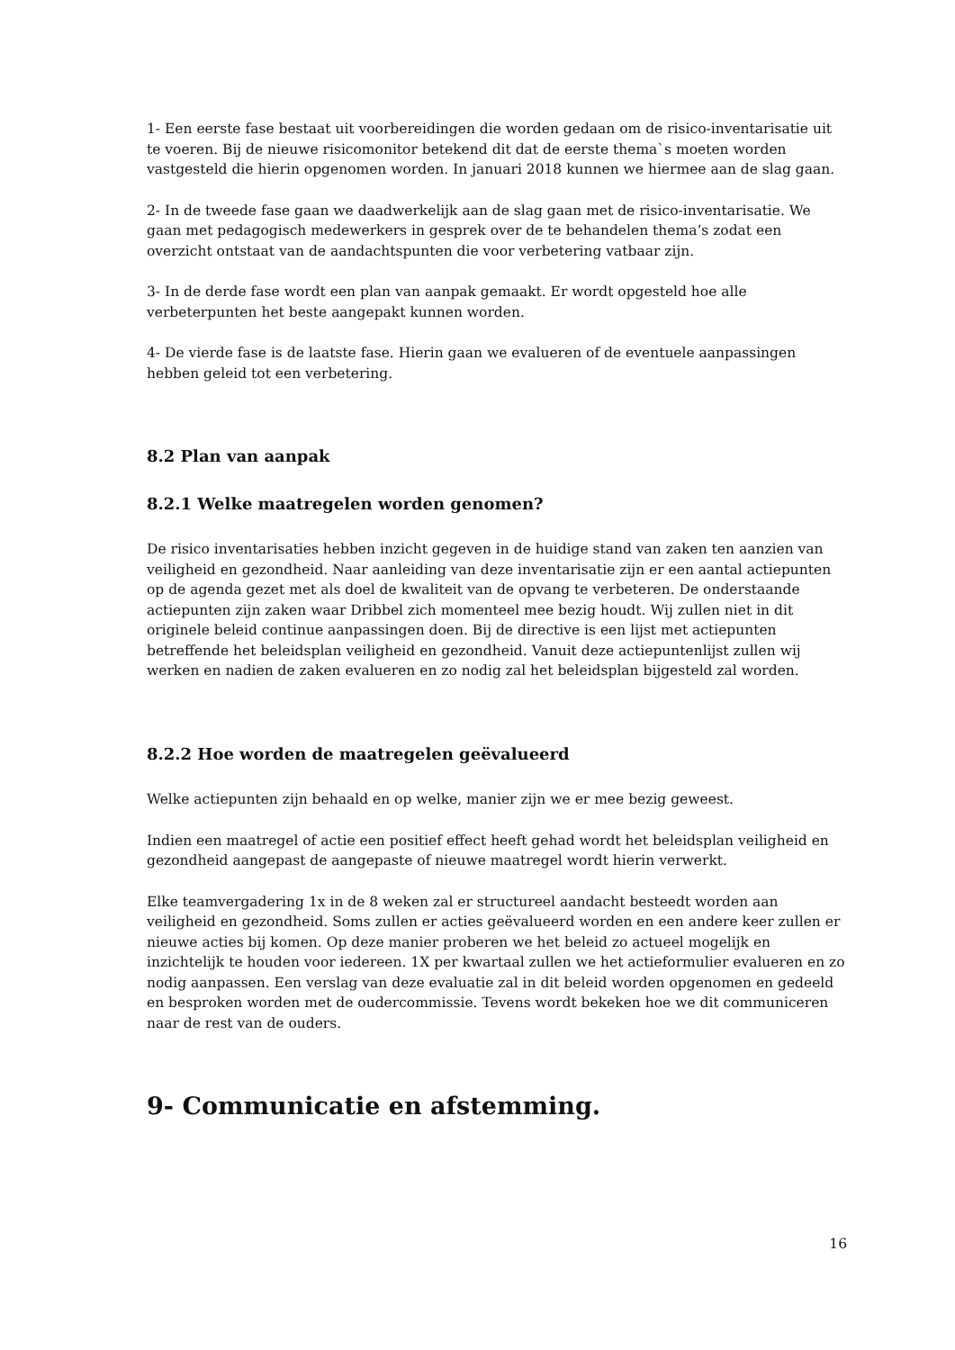1- Een eerste fase bestaat uit voorbereidingen die worden gedaan om de risico-inventarisatie uit te voeren. Bij de nieuwe risicomonitor betekend dit dat de eerste thema`s moeten worden vastgesteld die hierin opgenomen worden. In januari 2018 kunnen we hiermee aan de slag gaan.
2- In de tweede fase gaan we daadwerkelijk aan de slag gaan met de risico-inventarisatie. We gaan met pedagogisch medewerkers in gesprek over de te behandelen thema’s zodat een overzicht ontstaat van de aandachtspunten die voor verbetering vatbaar zijn.
3- In de derde fase wordt een plan van aanpak gemaakt. Er wordt opgesteld hoe alle verbeterpunten het beste aangepakt kunnen worden.
4- De vierde fase is de laatste fase. Hierin gaan we evalueren of de eventuele aanpassingen hebben geleid tot een verbetering.
8.2 Plan van aanpak
8.2.1 Welke maatregelen worden genomen?
De risico inventarisaties hebben inzicht gegeven in de huidige stand van zaken ten aanzien van veiligheid en gezondheid. Naar aanleiding van deze inventarisatie zijn er een aantal actiepunten op de agenda gezet met als doel de kwaliteit van de opvang te verbeteren. De onderstaande actiepunten zijn zaken waar Dribbel zich momenteel mee bezig houdt. Wij zullen niet in dit originele beleid continue aanpassingen doen. Bij de directive is een lijst met actiepunten betreffende het beleidsplan veiligheid en gezondheid. Vanuit deze actiepuntenlijst zullen wij werken en nadien de zaken evalueren en zo nodig zal het beleidsplan bijgesteld zal worden.
8.2.2 Hoe worden de maatregelen geëvalueerd
Welke actiepunten zijn behaald en op welke, manier zijn we er mee bezig geweest.
Indien een maatregel of actie een positief effect heeft gehad wordt het beleidsplan veiligheid en gezondheid aangepast de aangepaste of nieuwe maatregel wordt hierin verwerkt.
Elke teamvergadering 1x in de 8 weken zal er structureel aandacht besteedt worden aan veiligheid en gezondheid. Soms zullen er acties geëvalueerd worden en een andere keer zullen er nieuwe acties bij komen. Op deze manier proberen we het beleid zo actueel mogelijk en inzichtelijk te houden voor iedereen. 1X per kwartaal zullen we het actieformulier evalueren en zo nodig aanpassen. Een verslag van deze evaluatie zal in dit beleid worden opgenomen en gedeeld en besproken worden met de oudercommissie. Tevens wordt bekeken hoe we dit communiceren naar de rest van de ouders.
9- Communicatie en afstemming.
16